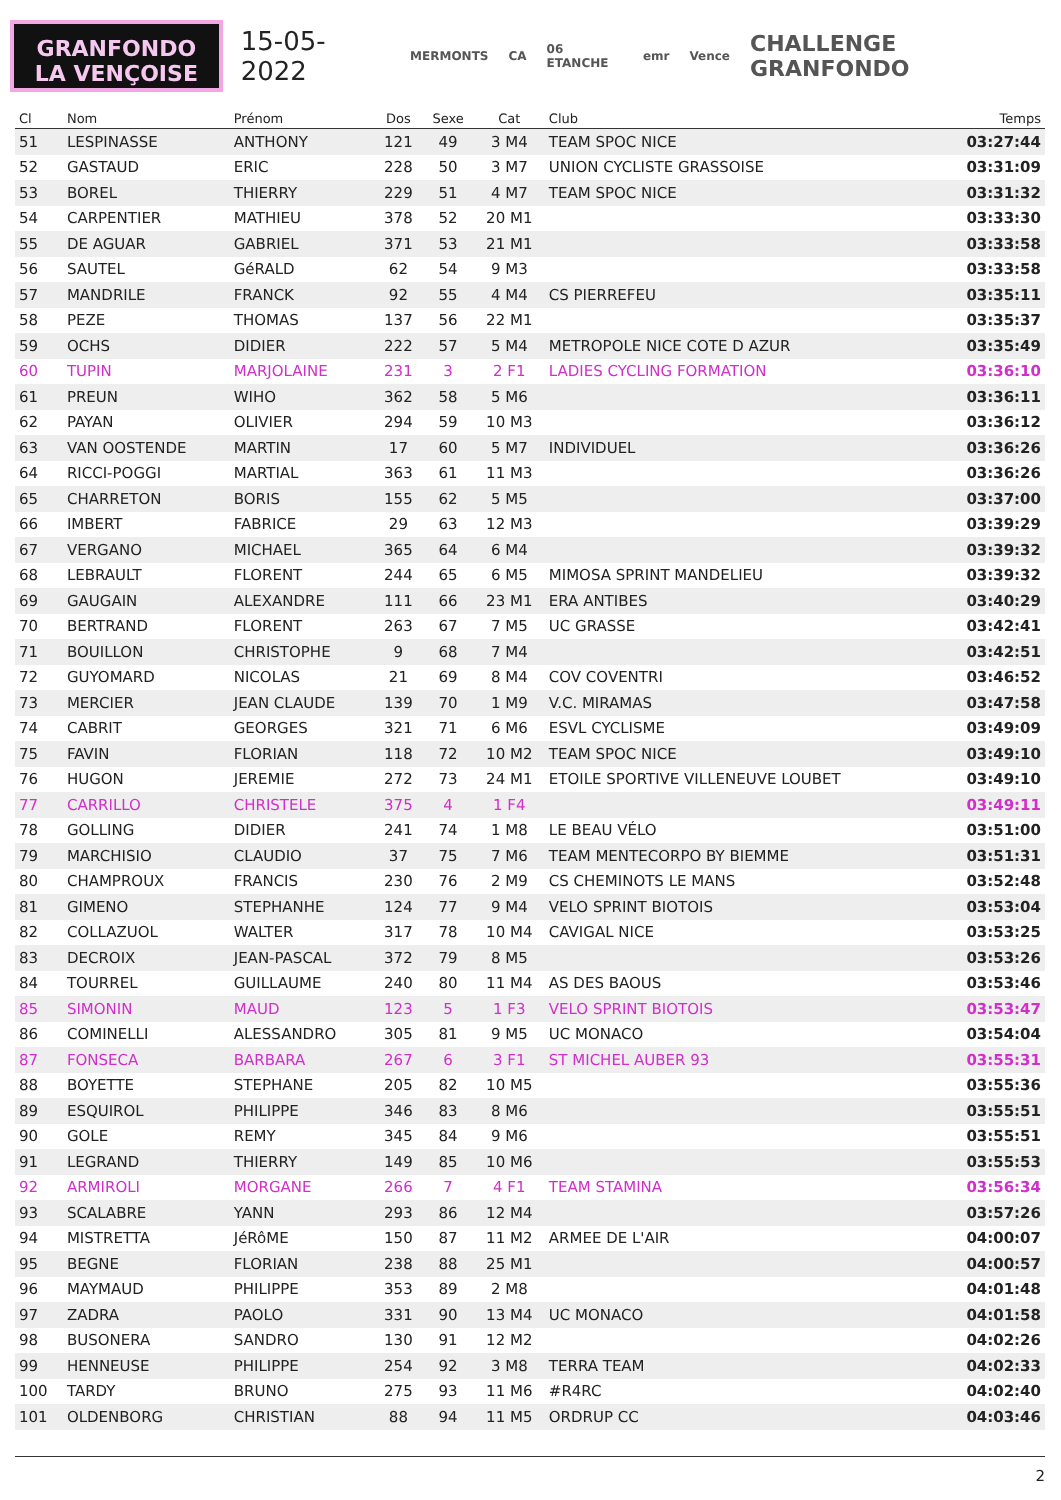GRANFONDO
LA VENÇOISE
15-05-2022
MERMONTS CA 06 ETANCHE emr Vence CHALLENGE GRANFONDO
| Cl | Nom | Prénom | Dos | Sexe | Cat | Club | Temps |
| --- | --- | --- | --- | --- | --- | --- | --- |
| 51 | LESPINASSE | ANTHONY | 121 | 49 | 3 M4 | TEAM SPOC NICE | 03:27:44 |
| 52 | GASTAUD | ERIC | 228 | 50 | 3 M7 | UNION CYCLISTE GRASSOISE | 03:31:09 |
| 53 | BOREL | THIERRY | 229 | 51 | 4 M7 | TEAM SPOC NICE | 03:31:32 |
| 54 | CARPENTIER | MATHIEU | 378 | 52 | 20 M1 | | 03:33:30 |
| 55 | DE AGUAR | GABRIEL | 371 | 53 | 21 M1 | | 03:33:58 |
| 56 | SAUTEL | GéRALD | 62 | 54 | 9 M3 | | 03:33:58 |
| 57 | MANDRILE | FRANCK | 92 | 55 | 4 M4 | CS PIERREFEU | 03:35:11 |
| 58 | PEZE | THOMAS | 137 | 56 | 22 M1 | | 03:35:37 |
| 59 | OCHS | DIDIER | 222 | 57 | 5 M4 | METROPOLE NICE COTE D AZUR | 03:35:49 |
| 60 | TUPIN | MARJOLAINE | 231 | 3 | 2 F1 | LADIES CYCLING FORMATION | 03:36:10 |
| 61 | PREUN | WIHO | 362 | 58 | 5 M6 | | 03:36:11 |
| 62 | PAYAN | OLIVIER | 294 | 59 | 10 M3 | | 03:36:12 |
| 63 | VAN OOSTENDE | MARTIN | 17 | 60 | 5 M7 | INDIVIDUEL | 03:36:26 |
| 64 | RICCI-POGGI | MARTIAL | 363 | 61 | 11 M3 | | 03:36:26 |
| 65 | CHARRETON | BORIS | 155 | 62 | 5 M5 | | 03:37:00 |
| 66 | IMBERT | FABRICE | 29 | 63 | 12 M3 | | 03:39:29 |
| 67 | VERGANO | MICHAEL | 365 | 64 | 6 M4 | | 03:39:32 |
| 68 | LEBRAULT | FLORENT | 244 | 65 | 6 M5 | MIMOSA SPRINT MANDELIEU | 03:39:32 |
| 69 | GAUGAIN | ALEXANDRE | 111 | 66 | 23 M1 | ERA ANTIBES | 03:40:29 |
| 70 | BERTRAND | FLORENT | 263 | 67 | 7 M5 | UC GRASSE | 03:42:41 |
| 71 | BOUILLON | CHRISTOPHE | 9 | 68 | 7 M4 | | 03:42:51 |
| 72 | GUYOMARD | NICOLAS | 21 | 69 | 8 M4 | COV COVENTRI | 03:46:52 |
| 73 | MERCIER | JEAN CLAUDE | 139 | 70 | 1 M9 | V.C. MIRAMAS | 03:47:58 |
| 74 | CABRIT | GEORGES | 321 | 71 | 6 M6 | ESVL CYCLISME | 03:49:09 |
| 75 | FAVIN | FLORIAN | 118 | 72 | 10 M2 | TEAM SPOC NICE | 03:49:10 |
| 76 | HUGON | JEREMIE | 272 | 73 | 24 M1 | ETOILE SPORTIVE VILLENEUVE LOUBET | 03:49:10 |
| 77 | CARRILLO | CHRISTELE | 375 | 4 | 1 F4 | | 03:49:11 |
| 78 | GOLLING | DIDIER | 241 | 74 | 1 M8 | LE BEAU VÉLO | 03:51:00 |
| 79 | MARCHISIO | CLAUDIO | 37 | 75 | 7 M6 | TEAM MENTECORPO BY BIEMME | 03:51:31 |
| 80 | CHAMPROUX | FRANCIS | 230 | 76 | 2 M9 | CS CHEMINOTS LE MANS | 03:52:48 |
| 81 | GIMENO | STEPHANHE | 124 | 77 | 9 M4 | VELO SPRINT BIOTOIS | 03:53:04 |
| 82 | COLLAZUOL | WALTER | 317 | 78 | 10 M4 | CAVIGAL NICE | 03:53:25 |
| 83 | DECROIX | JEAN-PASCAL | 372 | 79 | 8 M5 | | 03:53:26 |
| 84 | TOURREL | GUILLAUME | 240 | 80 | 11 M4 | AS DES BAOUS | 03:53:46 |
| 85 | SIMONIN | MAUD | 123 | 5 | 1 F3 | VELO SPRINT BIOTOIS | 03:53:47 |
| 86 | COMINELLI | ALESSANDRO | 305 | 81 | 9 M5 | UC MONACO | 03:54:04 |
| 87 | FONSECA | BARBARA | 267 | 6 | 3 F1 | ST MICHEL AUBER 93 | 03:55:31 |
| 88 | BOYETTE | STEPHANE | 205 | 82 | 10 M5 | | 03:55:36 |
| 89 | ESQUIROL | PHILIPPE | 346 | 83 | 8 M6 | | 03:55:51 |
| 90 | GOLE | REMY | 345 | 84 | 9 M6 | | 03:55:51 |
| 91 | LEGRAND | THIERRY | 149 | 85 | 10 M6 | | 03:55:53 |
| 92 | ARMIROLI | MORGANE | 266 | 7 | 4 F1 | TEAM STAMINA | 03:56:34 |
| 93 | SCALABRE | YANN | 293 | 86 | 12 M4 | | 03:57:26 |
| 94 | MISTRETTA | JéRôME | 150 | 87 | 11 M2 | ARMEE DE L'AIR | 04:00:07 |
| 95 | BEGNE | FLORIAN | 238 | 88 | 25 M1 | | 04:00:57 |
| 96 | MAYMAUD | PHILIPPE | 353 | 89 | 2 M8 | | 04:01:48 |
| 97 | ZADRA | PAOLO | 331 | 90 | 13 M4 | UC MONACO | 04:01:58 |
| 98 | BUSONERA | SANDRO | 130 | 91 | 12 M2 | | 04:02:26 |
| 99 | HENNEUSE | PHILIPPE | 254 | 92 | 3 M8 | TERRA TEAM | 04:02:33 |
| 100 | TARDY | BRUNO | 275 | 93 | 11 M6 | #R4RC | 04:02:40 |
| 101 | OLDENBORG | CHRISTIAN | 88 | 94 | 11 M5 | ORDRUP CC | 04:03:46 |
2